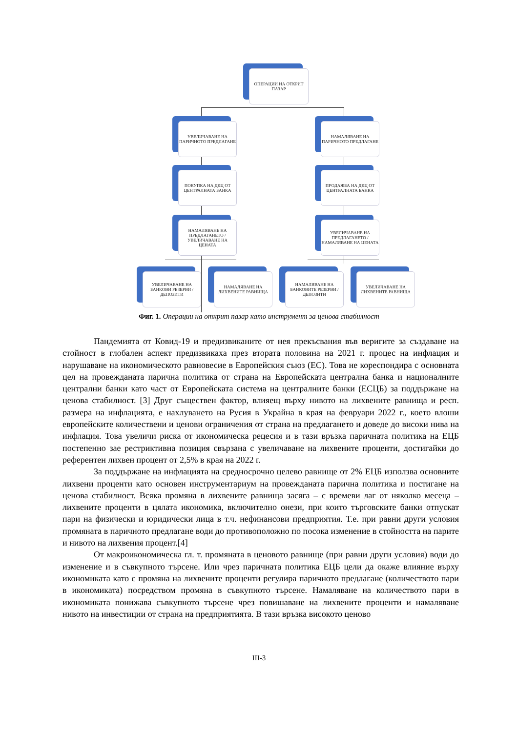ОПЕРАЦИИ НА ОТКРИТ ПАЗАР
УВЕЛИЧАВАНЕ НА ПАРИЧНОТО ПРЕДЛАГАНЕ
НАМАЛЯВАНЕ НА ПАРИЧНОТО ПРЕДЛАГАНЕ
ПОКУПКА НА ДКЦ ОТ ЦЕНТРАЛНАТА БАНКА
ПРОДАЖБА НА ДКЦ ОТ ЦЕНТРАЛНАТА БАНКА
НАМАЛЯВАНЕ НА ПРЕДЛАГАНЕТО / УВЕЛИЧАВАНЕ НА ЦЕНАТА
УВЕЛИЧАВАНЕ НА ПРЕДЛАГАНЕТО / НАМАЛЯВАНЕ НА ЦЕНАТА
УВЕЛИЧАВАНЕ НА БАНКОВИ РЕЗЕРВИ / ДЕПОЗИТИ
НАМАЛЯВАНЕ НА ЛИХВЕНИТЕ РАВНИЩА
НАМАЛЯВАНЕ НА БАНКОВИТЕ РЕЗЕРВИ / ДЕПОЗИТИ
УВЕЛИЧАВАНЕ НА ЛИХВЕНИТЕ РАВНИЩА
Фиг. 1. Операции на открит пазар като инструмент за ценова стабилност
Пандемията от Ковид-19 и предизвиканите от нея прекъсвания във веригите за създаване на стойност в глобален аспект предизвикаха през втората половина на 2021 г. процес на инфлация и нарушаване на икономическото равновесие в Европейския съюз (ЕС). Това не кореспондира с основната цел на провежданата парична политика от страна на Европейската централна банка и националните централни банки като част от Европейската система на централните банки (ЕСЦБ) за поддържане на ценова стабилност. [3] Друг съществен фактор, влияещ върху нивото на лихвените равнища и респ. размера на инфлацията, е нахлуването на Русия в Украйна в края на февруари 2022 г., което влоши европейските количествени и ценови ограничения от страна на предлагането и доведе до високи нива на инфлация. Това увеличи риска от икономическа рецесия и в тази връзка паричната политика на ЕЦБ постепенно зае рестриктивна позиция свързана с увеличаване на лихвените проценти, достигайки до референтен лихвен процент от 2,5% в края на 2022 г.
За поддържане на инфлацията на средносрочно целево равнище от 2% ЕЦБ използва основните лихвени проценти като основен инструментариум на провежданата парична политика и постигане на ценова стабилност. Всяка промяна в лихвените равнища засяга – с времеви лаг от няколко месеца – лихвените проценти в цялата икономика, включително онези, при които търговските банки отпускат пари на физически и юридически лица в т.ч. нефинансови предприятия. Т.е. при равни други условия промяната в паричното предлагане води до противоположно по посока изменение в стойността на парите и нивото на лихвения процент.[4]
От макроикономическа гл. т. промяната в ценовото равнище (при равни други условия) води до изменение и в съвкупното търсене. Или чрез паричната политика ЕЦБ цели да окаже влияние върху икономиката като с промяна на лихвените проценти регулира паричното предлагане (количеството пари в икономиката) посредством промяна в съвкупното търсене. Намаляване на количеството пари в икономиката понижава съвкупното търсене чрез повишаване на лихвените проценти и намаляване нивото на инвестиции от страна на предприятията. В тази връзка високото ценово
III-3